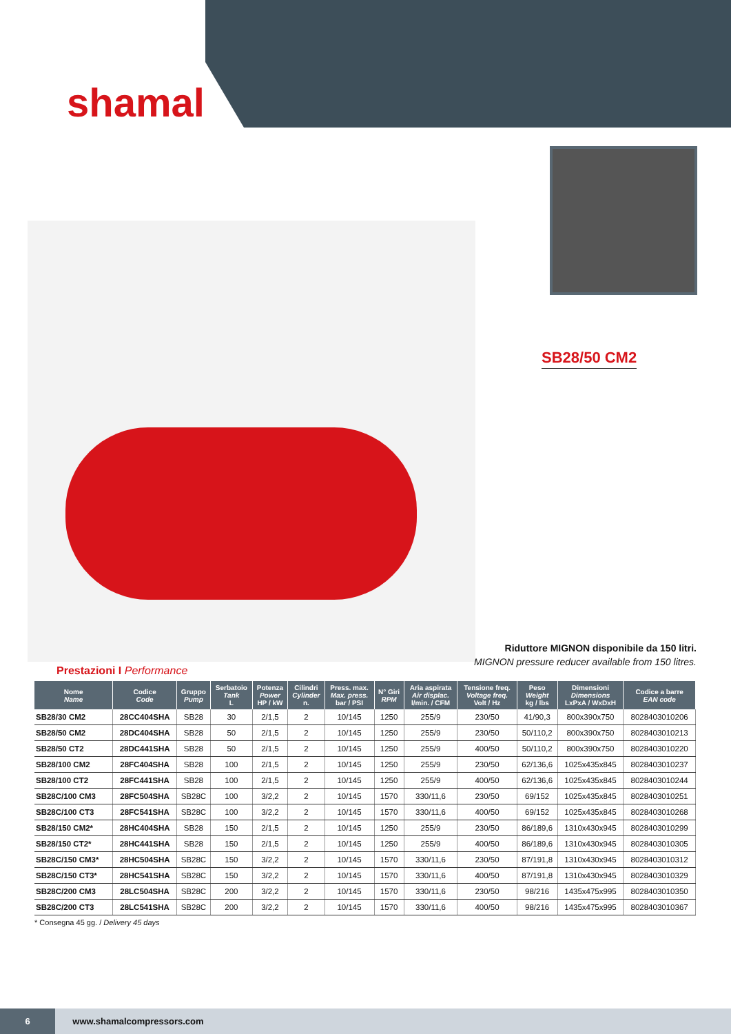shamal
SB28/50 CM2
Riduttore MIGNON disponibile da 150 litri.
MIGNON pressure reducer available from 150 litres.
Prestazioni I Performance
| Nome Name | Codice Code | Gruppo Pump | Serbatoio Tank L | Potenza Power HP / kW | Cilindri Cylinder n. | Press. max. Max. press. bar / PSI | N° Giri RPM | Aria aspirata Air displac. l/min. / CFM | Tensione freq. Voltage freq. Volt / Hz | Peso Weight kg / lbs | Dimensioni Dimensions LxPxA / WxDxH | Codice a barre EAN code |
| --- | --- | --- | --- | --- | --- | --- | --- | --- | --- | --- | --- | --- |
| SB28/30 CM2 | 28CC404SHA | SB28 | 30 | 2/1,5 | 2 | 10/145 | 1250 | 255/9 | 230/50 | 41/90,3 | 800x390x750 | 8028403010206 |
| SB28/50 CM2 | 28DC404SHA | SB28 | 50 | 2/1,5 | 2 | 10/145 | 1250 | 255/9 | 230/50 | 50/110,2 | 800x390x750 | 8028403010213 |
| SB28/50 CT2 | 28DC441SHA | SB28 | 50 | 2/1,5 | 2 | 10/145 | 1250 | 255/9 | 400/50 | 50/110,2 | 800x390x750 | 8028403010220 |
| SB28/100 CM2 | 28FC404SHA | SB28 | 100 | 2/1,5 | 2 | 10/145 | 1250 | 255/9 | 230/50 | 62/136,6 | 1025x435x845 | 8028403010237 |
| SB28/100 CT2 | 28FC441SHA | SB28 | 100 | 2/1,5 | 2 | 10/145 | 1250 | 255/9 | 400/50 | 62/136,6 | 1025x435x845 | 8028403010244 |
| SB28C/100 CM3 | 28FC504SHA | SB28C | 100 | 3/2,2 | 2 | 10/145 | 1570 | 330/11,6 | 230/50 | 69/152 | 1025x435x845 | 8028403010251 |
| SB28C/100 CT3 | 28FC541SHA | SB28C | 100 | 3/2,2 | 2 | 10/145 | 1570 | 330/11,6 | 400/50 | 69/152 | 1025x435x845 | 8028403010268 |
| SB28/150 CM2* | 28HC404SHA | SB28 | 150 | 2/1,5 | 2 | 10/145 | 1250 | 255/9 | 230/50 | 86/189,6 | 1310x430x945 | 8028403010299 |
| SB28/150 CT2* | 28HC441SHA | SB28 | 150 | 2/1,5 | 2 | 10/145 | 1250 | 255/9 | 400/50 | 86/189,6 | 1310x430x945 | 8028403010305 |
| SB28C/150 CM3* | 28HC504SHA | SB28C | 150 | 3/2,2 | 2 | 10/145 | 1570 | 330/11,6 | 230/50 | 87/191,8 | 1310x430x945 | 8028403010312 |
| SB28C/150 CT3* | 28HC541SHA | SB28C | 150 | 3/2,2 | 2 | 10/145 | 1570 | 330/11,6 | 400/50 | 87/191,8 | 1310x430x945 | 8028403010329 |
| SB28C/200 CM3 | 28LC504SHA | SB28C | 200 | 3/2,2 | 2 | 10/145 | 1570 | 330/11,6 | 230/50 | 98/216 | 1435x475x995 | 8028403010350 |
| SB28C/200 CT3 | 28LC541SHA | SB28C | 200 | 3/2,2 | 2 | 10/145 | 1570 | 330/11,6 | 400/50 | 98/216 | 1435x475x995 | 8028403010367 |
* Consegna 45 gg. / Delivery 45 days
6 www.shamalcompressors.com